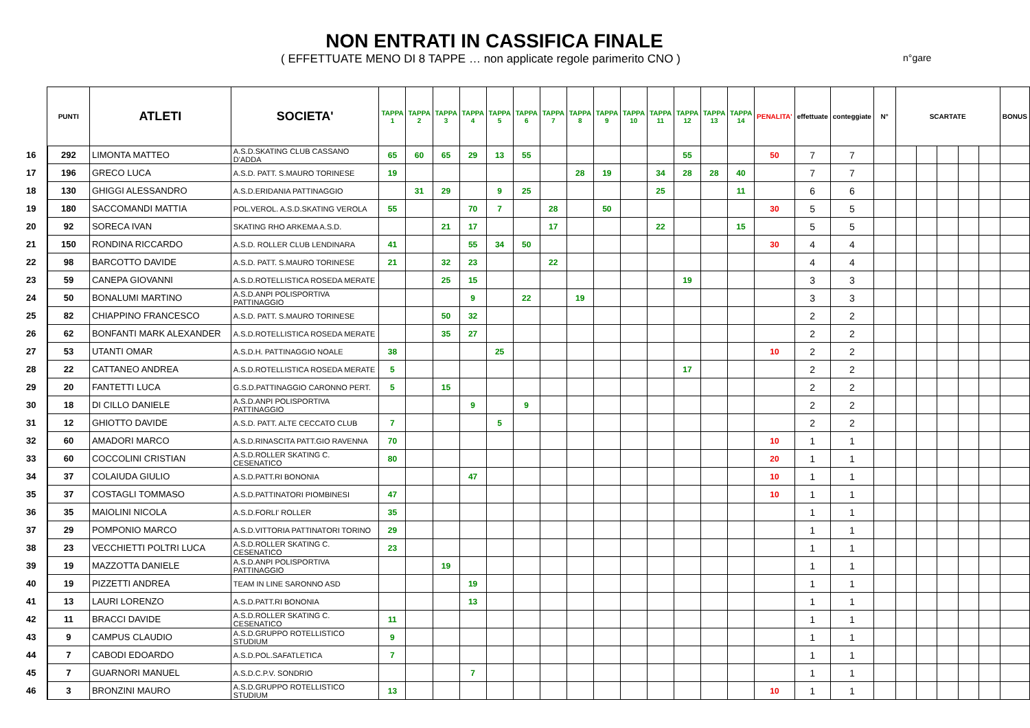NON ENTRATI IN CASSIFICA FINALE
( EFFETTUATE MENO DI 8 TAPPE … non applicate regole parimerito CNO )
n°gare
| | PUNTI | ATLETI | SOCIETA' | TAPPA 1 | TAPPA 2 | TAPPA 3 | TAPPA 4 | TAPPA 5 | TAPPA 6 | TAPPA 7 | TAPPA 8 | TAPPA 9 | TAPPA 10 | TAPPA 11 | TAPPA 12 | TAPPA 13 | TAPPA 14 | PENALITA' | effettuate | conteggiate | N° | SCARTATE | | | | | BONUS |
| --- | --- | --- | --- | --- | --- | --- | --- | --- | --- | --- | --- | --- | --- | --- | --- | --- | --- | --- | --- | --- | --- | --- | --- | --- | --- | --- | --- |
| 16 | 292 | LIMONTA MATTEO | A.S.D.SKATING CLUB CASSANO D'ADDA | 65 | 60 | 65 | 29 | 13 | 55 | | | | | | 55 | | | 50 | 7 | 7 | | | | | | | |
| 17 | 196 | GRECO LUCA | A.S.D. PATT. S.MAURO TORINESE | 19 | | | | | | | 28 | 19 | | 34 | 28 | 28 | 40 | | 7 | 7 | | | | | | | |
| 18 | 130 | GHIGGI ALESSANDRO | A.S.D.ERIDANIA PATTINAGGIO | | 31 | 29 | | 9 | 25 | | | | | 25 | | | 11 | | 6 | 6 | | | | | | | |
| 19 | 180 | SACCOMANDI MATTIA | POL.VEROL. A.S.D.SKATING VEROLA | 55 | | | 70 | 7 | | 28 | | 50 | | | | | | 30 | 5 | 5 | | | | | | | |
| 20 | 92 | SORECA IVAN | SKATING RHO ARKEMA A.S.D. | | | 21 | 17 | | | 17 | | | | 22 | | | 15 | | 5 | 5 | | | | | | | |
| 21 | 150 | RONDINA RICCARDO | A.S.D. ROLLER CLUB LENDINARA | 41 | | | 55 | 34 | 50 | | | | | | | | | 30 | 4 | 4 | | | | | | | |
| 22 | 98 | BARCOTTO DAVIDE | A.S.D. PATT. S.MAURO TORINESE | 21 | | 32 | 23 | | | 22 | | | | | | | | | 4 | 4 | | | | | | | |
| 23 | 59 | CANEPA GIOVANNI | A.S.D.ROTELLISTICA ROSEDA MERATE | | | 25 | 15 | | | | | | | | 19 | | | | 3 | 3 | | | | | | | |
| 24 | 50 | BONALUMI MARTINO | A.S.D.ANPI POLISPORTIVA PATTINAGGIO | | | | 9 | | 22 | | 19 | | | | | | | | 3 | 3 | | | | | | | |
| 25 | 82 | CHIAPPINO FRANCESCO | A.S.D. PATT. S.MAURO TORINESE | | | 50 | 32 | | | | | | | | | | | | 2 | 2 | | | | | | | |
| 26 | 62 | BONFANTI MARK ALEXANDER | A.S.D.ROTELLISTICA ROSEDA MERATE | | | 35 | 27 | | | | | | | | | | | | 2 | 2 | | | | | | | |
| 27 | 53 | UTANTI OMAR | A.S.D.H. PATTINAGGIO NOALE | 38 | | | | 25 | | | | | | | | | | 10 | 2 | 2 | | | | | | | |
| 28 | 22 | CATTANEO ANDREA | A.S.D.ROTELLISTICA ROSEDA MERATE | 5 | | | | | | | | | | | 17 | | | | 2 | 2 | | | | | | | |
| 29 | 20 | FANTETTI LUCA | G.S.D.PATTINAGGIO CARONNO PERT. | 5 | | 15 | | | | | | | | | | | | | 2 | 2 | | | | | | | |
| 30 | 18 | DI CILLO DANIELE | A.S.D.ANPI POLISPORTIVA PATTINAGGIO | | | | 9 | | 9 | | | | | | | | | | 2 | 2 | | | | | | | |
| 31 | 12 | GHIOTTO DAVIDE | A.S.D. PATT. ALTE CECCATO CLUB | 7 | | | | 5 | | | | | | | | | | | 2 | 2 | | | | | | | |
| 32 | 60 | AMADORI MARCO | A.S.D.RINASCITA PATT.GIO RAVENNA | 70 | | | | | | | | | | | | | | 10 | 1 | 1 | | | | | | | |
| 33 | 60 | COCCOLINI CRISTIAN | A.S.D.ROLLER SKATING C. CESENATICO | 80 | | | | | | | | | | | | | | 20 | 1 | 1 | | | | | | | |
| 34 | 37 | COLAIUDA GIULIO | A.S.D.PATT.RI BONONIA | | | | 47 | | | | | | | | | | | 10 | 1 | 1 | | | | | | | |
| 35 | 37 | COSTAGLI TOMMASO | A.S.D.PATTINATORI PIOMBINESI | 47 | | | | | | | | | | | | | | 10 | 1 | 1 | | | | | | | |
| 36 | 35 | MAIOLINI NICOLA | A.S.D.FORLI' ROLLER | 35 | | | | | | | | | | | | | | | 1 | 1 | | | | | | | |
| 37 | 29 | POMPONIO MARCO | A.S.D.VITTORIA PATTINATORI TORINO | 29 | | | | | | | | | | | | | | | 1 | 1 | | | | | | | |
| 38 | 23 | VECCHIETTI POLTRI LUCA | A.S.D.ROLLER SKATING C. CESENATICO | 23 | | | | | | | | | | | | | | | 1 | 1 | | | | | | | |
| 39 | 19 | MAZZOTTA DANIELE | A.S.D.ANPI POLISPORTIVA PATTINAGGIO | | | 19 | | | | | | | | | | | | | 1 | 1 | | | | | | | |
| 40 | 19 | PIZZETTI ANDREA | TEAM IN LINE SARONNO ASD | | | | 19 | | | | | | | | | | | | 1 | 1 | | | | | | | |
| 41 | 13 | LAURI LORENZO | A.S.D.PATT.RI BONONIA | | | | 13 | | | | | | | | | | | | 1 | 1 | | | | | | | |
| 42 | 11 | BRACCI DAVIDE | A.S.D.ROLLER SKATING C. CESENATICO | 11 | | | | | | | | | | | | | | | 1 | 1 | | | | | | | |
| 43 | 9 | CAMPUS CLAUDIO | A.S.D.GRUPPO ROTELLISTICO STUDIUM | 9 | | | | | | | | | | | | | | | 1 | 1 | | | | | | | |
| 44 | 7 | CABODI EDOARDO | A.S.D.POL.SAFATLETICA | 7 | | | | | | | | | | | | | | | 1 | 1 | | | | | | | |
| 45 | 7 | GUARNORI MANUEL | A.S.D.C.P.V. SONDRIO | | | | 7 | | | | | | | | | | | | 1 | 1 | | | | | | | |
| 46 | 3 | BRONZINI MAURO | A.S.D.GRUPPO ROTELLISTICO STUDIUM | 13 | | | | | | | | | | | | | | 10 | 1 | 1 | | | | | | | |